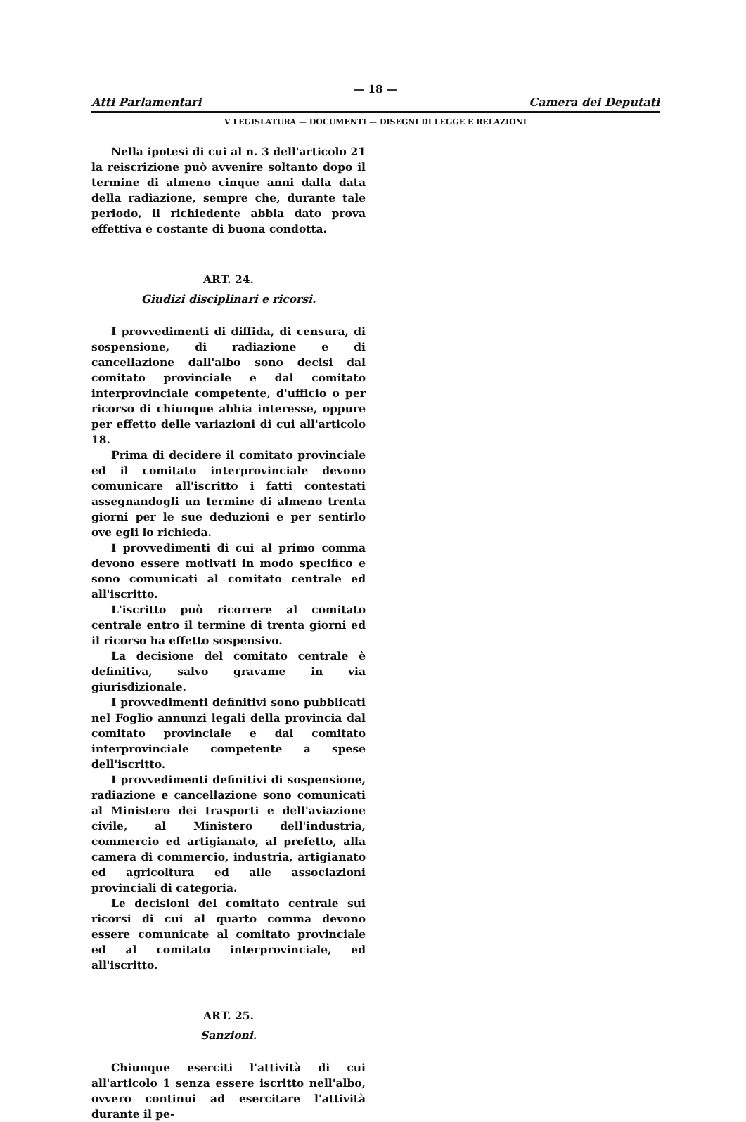— 18 —
Atti Parlamentari Camera dei Deputati
V LEGISLATURA — DOCUMENTI — DISEGNI DI LEGGE E RELAZIONI
Nella ipotesi di cui al n. 3 dell'articolo 21 la reiscrizione può avvenire soltanto dopo il termine di almeno cinque anni dalla data della radiazione, sempre che, durante tale periodo, il richiedente abbia dato prova effettiva e costante di buona condotta.
ART. 24.
Giudizi disciplinari e ricorsi.
I provvedimenti di diffida, di censura, di sospensione, di radiazione e di cancellazione dall'albo sono decisi dal comitato provinciale e dal comitato interprovinciale competente, d'ufficio o per ricorso di chiunque abbia interesse, oppure per effetto delle variazioni di cui all'articolo 18.
Prima di decidere il comitato provinciale ed il comitato interprovinciale devono comunicare all'iscritto i fatti contestati assegnandogli un termine di almeno trenta giorni per le sue deduzioni e per sentirlo ove egli lo richieda.
I provvedimenti di cui al primo comma devono essere motivati in modo specifico e sono comunicati al comitato centrale ed all'iscritto.
L'iscritto può ricorrere al comitato centrale entro il termine di trenta giorni ed il ricorso ha effetto sospensivo.
La decisione del comitato centrale è definitiva, salvo gravame in via giurisdizionale.
I provvedimenti definitivi sono pubblicati nel Foglio annunzi legali della provincia dal comitato provinciale e dal comitato interprovinciale competente a spese dell'iscritto.
I provvedimenti definitivi di sospensione, radiazione e cancellazione sono comunicati al Ministero dei trasporti e dell'aviazione civile, al Ministero dell'industria, commercio ed artigianato, al prefetto, alla camera di commercio, industria, artigianato ed agricoltura ed alle associazioni provinciali di categoria.
Le decisioni del comitato centrale sui ricorsi di cui al quarto comma devono essere comunicate al comitato provinciale ed al comitato interprovinciale, ed all'iscritto.
ART. 25.
Sanzioni.
Chiunque eserciti l'attività di cui all'articolo 1 senza essere iscritto nell'albo, ovvero continui ad esercitare l'attività durante il pe-